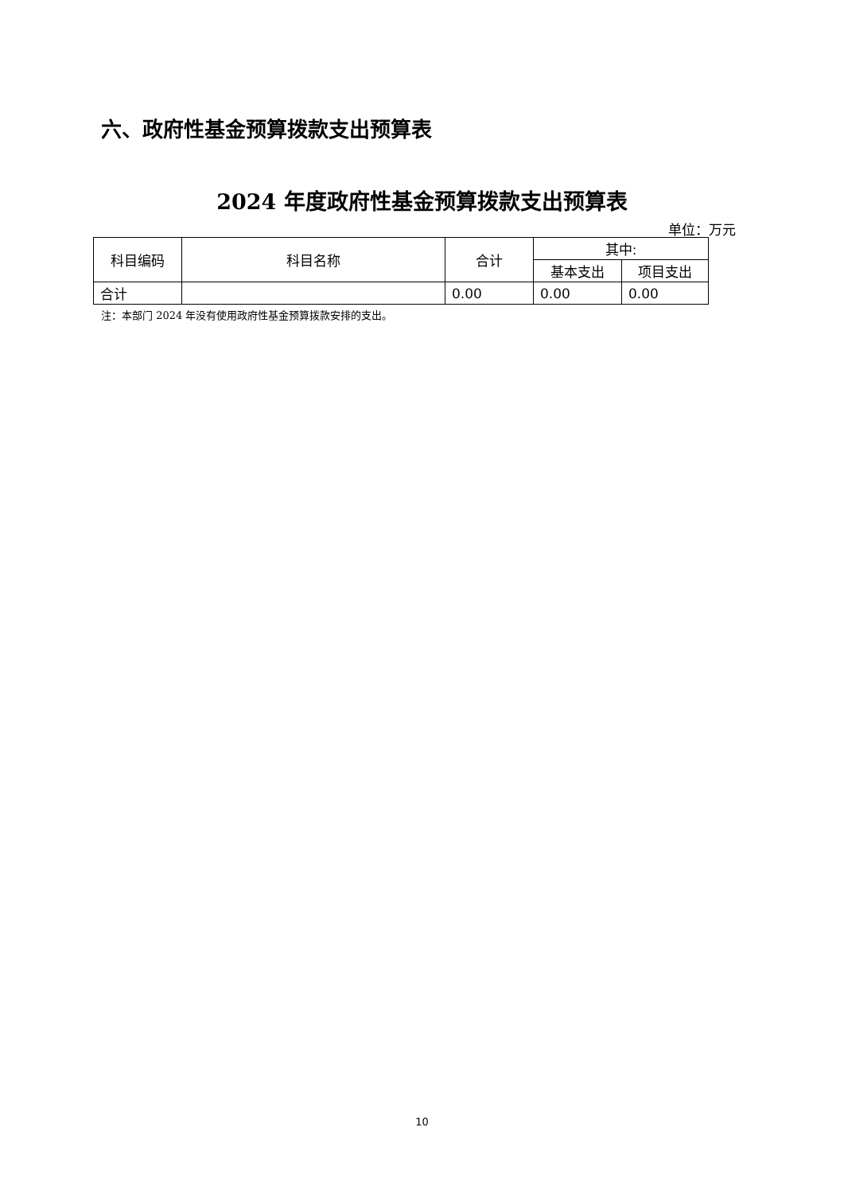六、政府性基金预算拨款支出预算表
2024 年度政府性基金预算拨款支出预算表
单位：万元
| 科目编码 | 科目名称 | 合计 | 其中: | |
| --- | --- | --- | --- | --- |
| | | | 基本支出 | 项目支出 |
| 合计 | | 0.00 | 0.00 | 0.00 |
注：本部门 2024 年没有使用政府性基金预算拨款安排的支出。
10